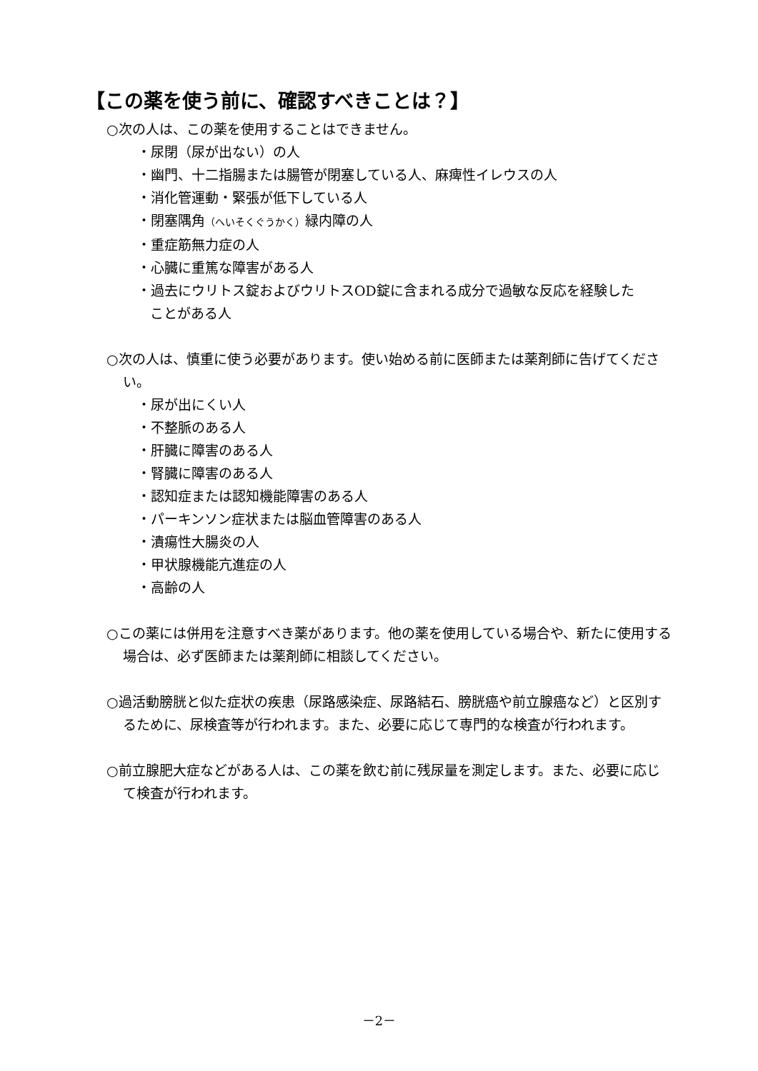【この薬を使う前に、確認すべきことは？】
○次の人は、この薬を使用することはできません。
・尿閉（尿が出ない）の人
・幽門、十二指腸または腸管が閉塞している人、麻痺性イレウスの人
・消化管運動・緊張が低下している人
・閉塞隅角（へいそくぐうかく）緑内障の人
・重症筋無力症の人
・心臓に重篤な障害がある人
・過去にウリトス錠およびウリトスOD錠に含まれる成分で過敏な反応を経験した
ことがある人
○次の人は、慎重に使う必要があります。使い始める前に医師または薬剤師に告げてください。
・尿が出にくい人
・不整脈のある人
・肝臓に障害のある人
・腎臓に障害のある人
・認知症または認知機能障害のある人
・パーキンソン症状または脳血管障害のある人
・潰瘍性大腸炎の人
・甲状腺機能亢進症の人
・高齢の人
○この薬には併用を注意すべき薬があります。他の薬を使用している場合や、新たに使用する場合は、必ず医師または薬剤師に相談してください。
○過活動膀胱と似た症状の疾患（尿路感染症、尿路結石、膀胱癌や前立腺癌など）と区別するために、尿検査等が行われます。また、必要に応じて専門的な検査が行われます。
○前立腺肥大症などがある人は、この薬を飲む前に残尿量を測定します。また、必要に応じて検査が行われます。
－2－